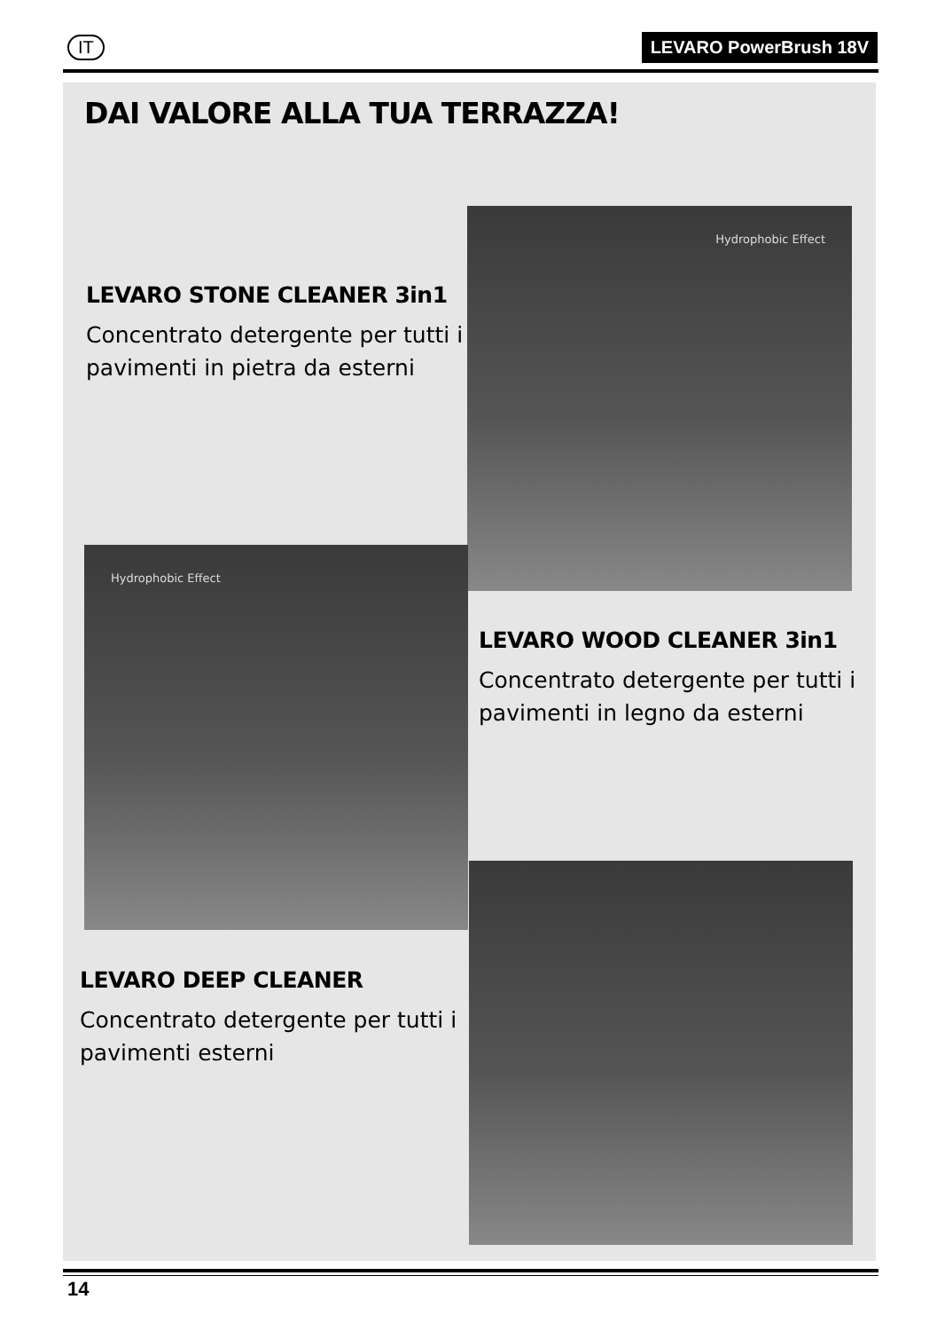IT LEVARO PowerBrush 18V
DAI VALORE ALLA TUA TERRAZZA!
Hydrophobic Effect
LEVARO STONE CLEANER 3in1
Concentrato detergente per tutti i pavimenti in pietra da esterni
Hydrophobic Effect
LEVARO WOOD CLEANER 3in1
Concentrato detergente per tutti i pavimenti in legno da esterni
LEVARO DEEP CLEANER
Concentrato detergente per tutti i pavimenti esterni
14